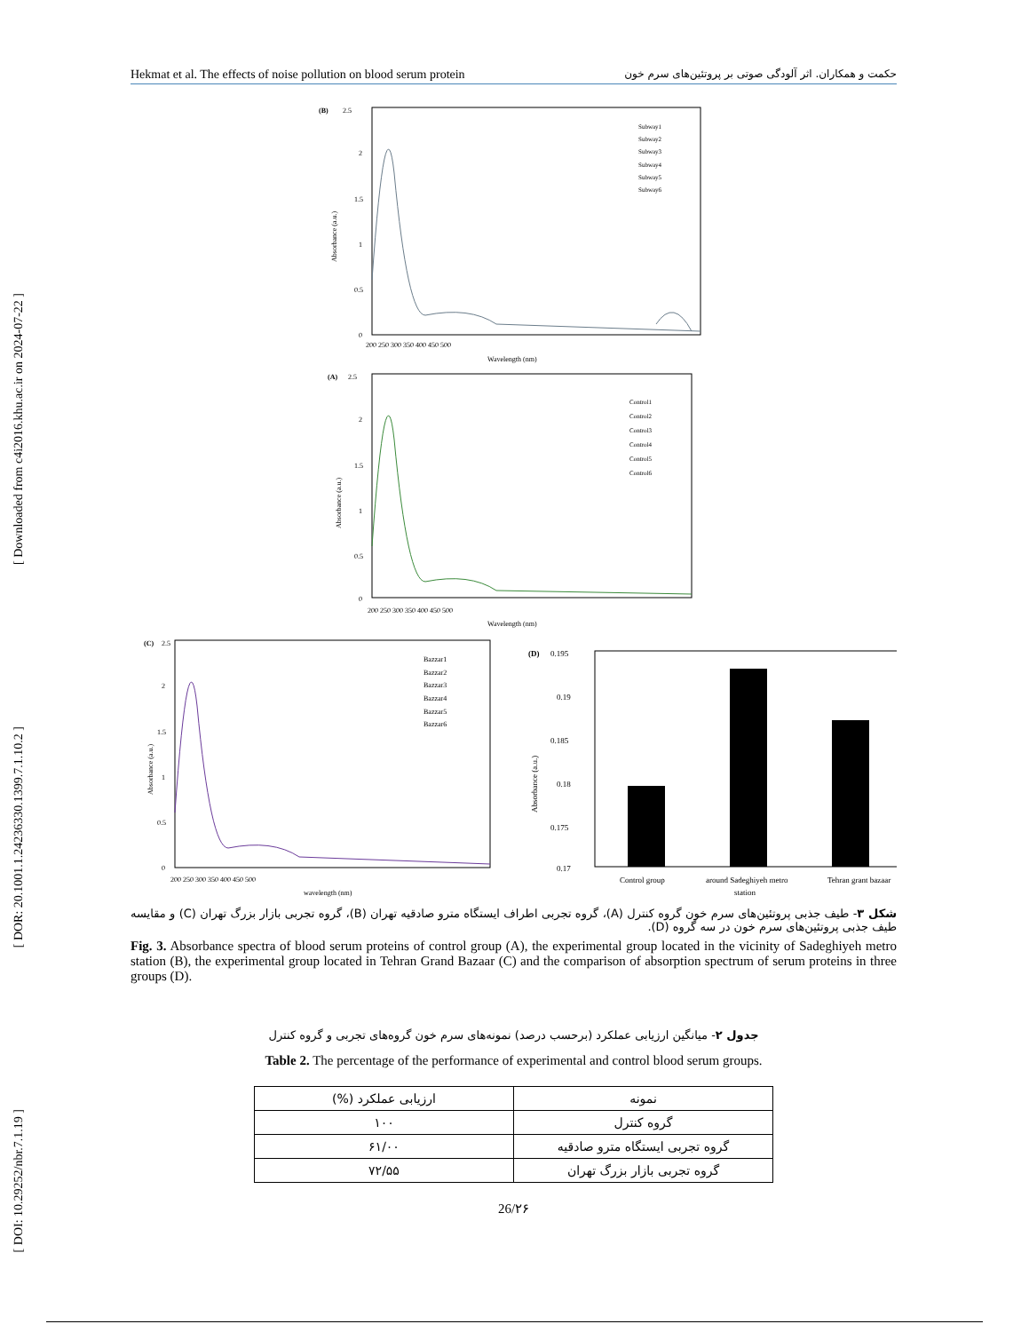[ Downloaded from c4i2016.khu.ac.ir on 2024-07-22 ]
[ DOR: 20.1001.1.24236330.1399.7.1.10.2 ]
[ DOI: 10.29252/nbr.7.1.19 ]
Hekmat et al. The effects of noise pollution on blood serum protein حکمت و همکاران. اثر آلودگی صوتی بر پروتئین‌های سرم خون
(B)
2.5
Subway1
Subway2
Subway3
Subway4
Subway5
Subway6
2
1.5
1
0.5
0
Absorbance (a.u.)
200 250 300 350 400 450 500
Wavelength (nm)
(A)
2.5
Control1
Control2
Control3
Control4
Control5
Control6
2
1.5
1
0.5
0
Absorbance (a.u.)
200 250 300 350 400 450 500
Wavelength (nm)
(C)
2.5
Bazzar1
Bazzar2
Bazzar3
Bazzar4
Bazzar5
Bazzar6
2
1.5
1
0.5
0
Absorbance (a.u.)
200 250 300 350 400 450 500
wavelength (nm)
(D)
0.195
0.19
0.185
0.18
0.175
0.17
Absorbance (a.u.)
Control group
around Sadeghiyeh metro
station
Tehran grant bazaar
شکل ۳- طیف جذبی پروتئین‌های سرم خون گروه کنترل (A)، گروه تجربی اطراف ایستگاه مترو صادقیه تهران (B)، گروه تجربی بازار بزرگ تهران (C) و مقایسه طیف جذبی پروتئین‌های سرم خون در سه گروه (D).
Fig. 3. Absorbance spectra of blood serum proteins of control group (A), the experimental group located in the vicinity of Sadeghiyeh metro station (B), the experimental group located in Tehran Grand Bazaar (C) and the comparison of absorption spectrum of serum proteins in three groups (D).
جدول ۲- میانگین ارزیابی عملکرد (برحسب درصد) نمونه‌های سرم خون گروه‌های تجربی و گروه کنترل
Table 2. The percentage of the performance of experimental and control blood serum groups.
| نمونه | ارزیابی عملکرد (%) |
| --- | --- |
| گروه کنترل | ۱۰۰ |
| گروه تجربی ایستگاه مترو صادقیه | ۶۱/۰۰ |
| گروه تجربی بازار بزرگ تهران | ۷۲/۵۵ |
26/۲۶